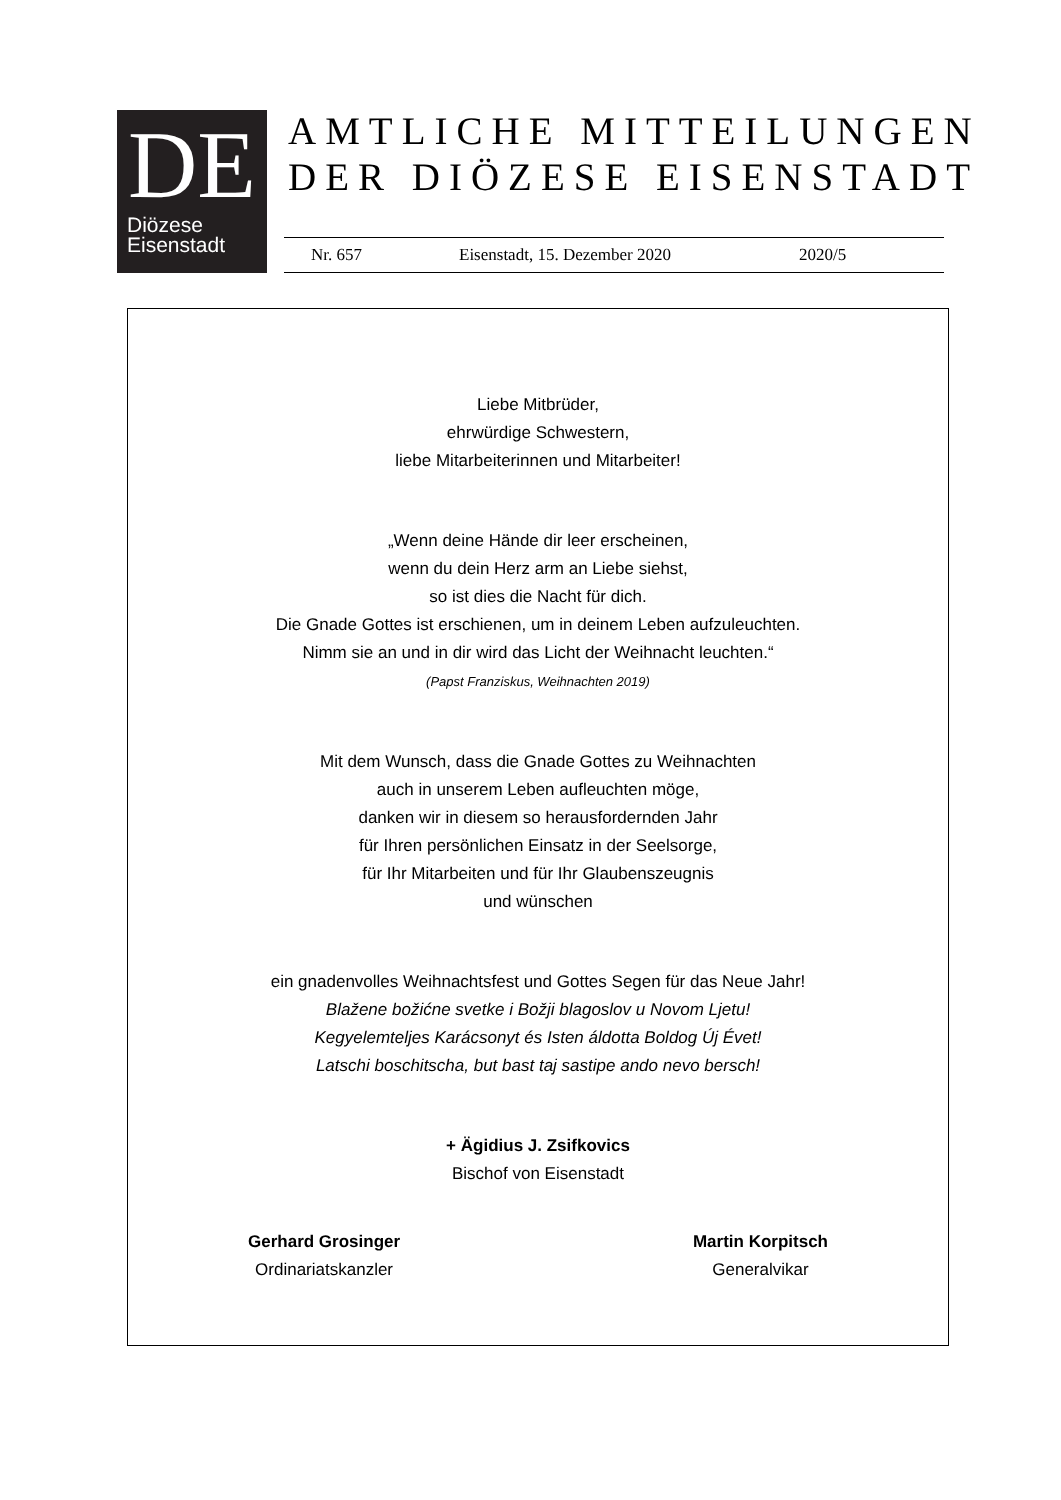DE
Diözese
Eisenstadt
AMTLICHE MITTEILUNGEN
DER DIÖZESE EISENSTADT
Nr. 657 Eisenstadt, 15. Dezember 2020 2020/5
Liebe Mitbrüder,
ehrwürdige Schwestern,
liebe Mitarbeiterinnen und Mitarbeiter!
„Wenn deine Hände dir leer erscheinen,
wenn du dein Herz arm an Liebe siehst,
so ist dies die Nacht für dich.
Die Gnade Gottes ist erschienen, um in deinem Leben aufzuleuchten.
Nimm sie an und in dir wird das Licht der Weihnacht leuchten.“
(Papst Franziskus, Weihnachten 2019)
Mit dem Wunsch, dass die Gnade Gottes zu Weihnachten
auch in unserem Leben aufleuchten möge,
danken wir in diesem so herausfordernden Jahr
für Ihren persönlichen Einsatz in der Seelsorge,
für Ihr Mitarbeiten und für Ihr Glaubenszeugnis
und wünschen
ein gnadenvolles Weihnachtsfest und Gottes Segen für das Neue Jahr!
Blažene božićne svetke i Božji blagoslov u Novom Ljetu!
Kegyelemteljes Karácsonyt és Isten áldotta Boldog Új Évet!
Latschi boschitscha, but bast taj sastipe ando nevo bersch!
+ Ägidius J. Zsifkovics
Bischof von Eisenstadt
Gerhard Grosinger
Ordinariatskanzler
Martin Korpitsch
Generalvikar